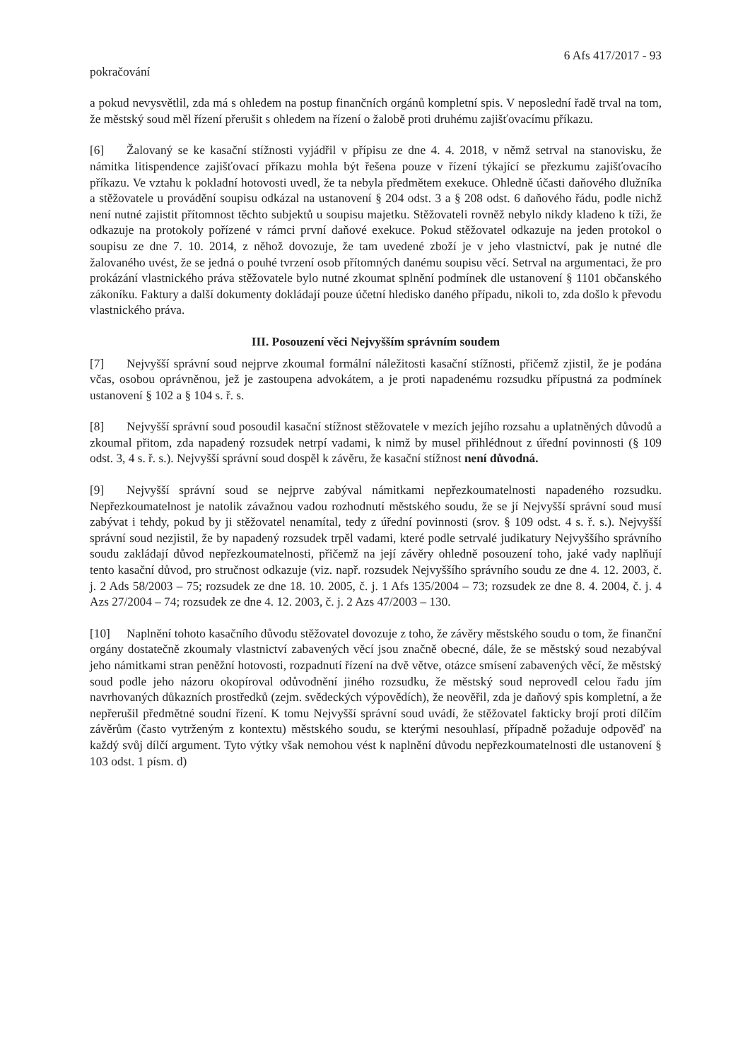6 Afs 417/2017 - 93
pokračování
a pokud nevysvětlil, zda má s ohledem na postup finančních orgánů kompletní spis. V neposlední řadě trval na tom, že městský soud měl řízení přerušit s ohledem na řízení o žalobě proti druhému zajišťovacímu příkazu.
[6] Žalovaný se ke kasační stížnosti vyjádřil v přípisu ze dne 4. 4. 2018, v němž setrval na stanovisku, že námitka litispendence zajišťovací příkazu mohla být řešena pouze v řízení týkající se přezkumu zajišťovacího příkazu. Ve vztahu k pokladní hotovosti uvedl, že ta nebyla předmětem exekuce. Ohledně účasti daňového dlužníka a stěžovatele u provádění soupisu odkázal na ustanovení § 204 odst. 3 a § 208 odst. 6 daňového řádu, podle nichž není nutné zajistit přítomnost těchto subjektů u soupisu majetku. Stěžovateli rovněž nebylo nikdy kladeno k tíži, že odkazuje na protokoly pořízené v rámci první daňové exekuce. Pokud stěžovatel odkazuje na jeden protokol o soupisu ze dne 7. 10. 2014, z něhož dovozuje, že tam uvedené zboží je v jeho vlastnictví, pak je nutné dle žalovaného uvést, že se jedná o pouhé tvrzení osob přítomných danému soupisu věcí. Setrval na argumentaci, že pro prokázání vlastnického práva stěžovatele bylo nutné zkoumat splnění podmínek dle ustanovení § 1101 občanského zákoníku. Faktury a další dokumenty dokládají pouze účetní hledisko daného případu, nikoli to, zda došlo k převodu vlastnického práva.
III. Posouzení věci Nejvyšším správním soudem
[7] Nejvyšší správní soud nejprve zkoumal formální náležitosti kasační stížnosti, přičemž zjistil, že je podána včas, osobou oprávněnou, jež je zastoupena advokátem, a je proti napadenému rozsudku přípustná za podmínek ustanovení § 102 a § 104 s. ř. s.
[8] Nejvyšší správní soud posoudil kasační stížnost stěžovatele v mezích jejího rozsahu a uplatněných důvodů a zkoumal přitom, zda napadený rozsudek netrpí vadami, k nimž by musel přihlédnout z úřední povinnosti (§ 109 odst. 3, 4 s. ř. s.). Nejvyšší správní soud dospěl k závěru, že kasační stížnost není důvodná.
[9] Nejvyšší správní soud se nejprve zabýval námitkami nepřezkoumatelnosti napadeného rozsudku. Nepřezkoumatelnost je natolik závažnou vadou rozhodnutí městského soudu, že se jí Nejvyšší správní soud musí zabývat i tehdy, pokud by ji stěžovatel nenamítal, tedy z úřední povinnosti (srov. § 109 odst. 4 s. ř. s.). Nejvyšší správní soud nezjistil, že by napadený rozsudek trpěl vadami, které podle setrvalé judikatury Nejvyššího správního soudu zakládají důvod nepřezkoumatelnosti, přičemž na její závěry ohledně posouzení toho, jaké vady naplňují tento kasační důvod, pro stručnost odkazuje (viz. např. rozsudek Nejvyššího správního soudu ze dne 4. 12. 2003, č. j. 2 Ads 58/2003 – 75; rozsudek ze dne 18. 10. 2005, č. j. 1 Afs 135/2004 – 73; rozsudek ze dne 8. 4. 2004, č. j. 4 Azs 27/2004 – 74; rozsudek ze dne 4. 12. 2003, č. j. 2 Azs 47/2003 – 130.
[10] Naplnění tohoto kasačního důvodu stěžovatel dovozuje z toho, že závěry městského soudu o tom, že finanční orgány dostatečně zkoumaly vlastnictví zabavených věcí jsou značně obecné, dále, že se městský soud nezabýval jeho námitkami stran peněžní hotovosti, rozpadnutí řízení na dvě větve, otázce smísení zabavených věcí, že městský soud podle jeho názoru okopíroval odůvodnění jiného rozsudku, že městský soud neprovedl celou řadu jím navrhovaných důkazních prostředků (zejm. svědeckých výpovědích), že neověřil, zda je daňový spis kompletní, a že nepřerušil předmětné soudní řízení. K tomu Nejvyšší správní soud uvádí, že stěžovatel fakticky brojí proti dílčím závěrům (často vytrženým z kontextu) městského soudu, se kterými nesouhlasí, případně požaduje odpověď na každý svůj dílčí argument. Tyto výtky však nemohou vést k naplnění důvodu nepřezkoumatelnosti dle ustanovení § 103 odst. 1 písm. d)